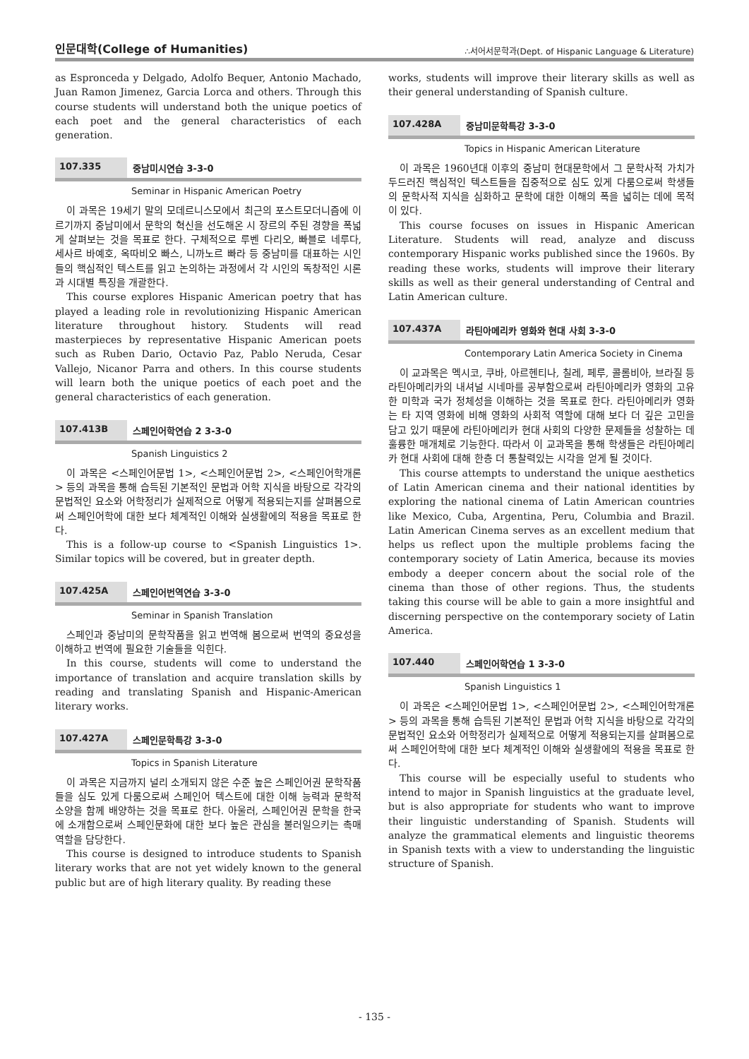인문대학(College of Humanities) ∴서어서문학과(Dept. of Hispanic Language & Literature)
as Espronceda y Delgado, Adolfo Bequer, Antonio Machado, Juan Ramon Jimenez, Garcia Lorca and others. Through this course students will understand both the unique poetics of each poet and the general characteristics of each generation.
107.335 중남미시연습 3-3-0
Seminar in Hispanic American Poetry
이 과목은 19세기 말의 모데르니스모에서 최근의 포스트모더니즘에 이르기까지 중남미에서 문학의 혁신을 선도해온 시 장르의 주된 경향을 폭넓게 살펴보는 것을 목표로 한다. 구체적으로 루벤 다리오, 빠블로 네루다, 세사르 바예호, 옥따비오 빠스, 니까노르 빠라 등 중남미를 대표하는 시인들의 핵심적인 텍스트를 읽고 논의하는 과정에서 각 시인의 독창적인 시론과 시대별 특징을 개괄한다.
This course explores Hispanic American poetry that has played a leading role in revolutionizing Hispanic American literature throughout history. Students will read masterpieces by representative Hispanic American poets such as Ruben Dario, Octavio Paz, Pablo Neruda, Cesar Vallejo, Nicanor Parra and others. In this course students will learn both the unique poetics of each poet and the general characteristics of each generation.
107.413B 스페인어학연습 2 3-3-0
Spanish Linguistics 2
이 과목은 <스페인어문법 1>, <스페인어문법 2>, <스페인어학개론> 등의 과목을 통해 습득된 기본적인 문법과 어학 지식을 바탕으로 각각의 문법적인 요소와 어학정리가 실제적으로 어떻게 적용되는지를 살펴봄으로써 스페인어학에 대한 보다 체계적인 이해와 실생활에의 적용을 목표로 한다.
This is a follow-up course to <Spanish Linguistics 1>. Similar topics will be covered, but in greater depth.
107.425A 스페인어번역연습 3-3-0
Seminar in Spanish Translation
스페인과 중남미의 문학작품을 읽고 번역해 봄으로써 번역의 중요성을 이해하고 번역에 필요한 기술들을 익힌다.
In this course, students will come to understand the importance of translation and acquire translation skills by reading and translating Spanish and Hispanic-American literary works.
107.427A 스페인문학특강 3-3-0
Topics in Spanish Literature
이 과목은 지금까지 널리 소개되지 않은 수준 높은 스페인어권 문학작품들을 심도 있게 다룸으로써 스페인어 텍스트에 대한 이해 능력과 문학적 소양을 함께 배양하는 것을 목표로 한다. 아울러, 스페인어권 문학을 한국에 소개함으로써 스페인문화에 대한 보다 높은 관심을 불러일으키는 촉매역할을 담당한다.
This course is designed to introduce students to Spanish literary works that are not yet widely known to the general public but are of high literary quality. By reading these
works, students will improve their literary skills as well as their general understanding of Spanish culture.
107.428A 중남미문학특강 3-3-0
Topics in Hispanic American Literature
이 과목은 1960년대 이후의 중남미 현대문학에서 그 문학사적 가치가 두드러진 핵심적인 텍스트들을 집중적으로 심도 있게 다룸으로써 학생들의 문학사적 지식을 심화하고 문학에 대한 이해의 폭을 넓히는 데에 목적이 있다.
This course focuses on issues in Hispanic American Literature. Students will read, analyze and discuss contemporary Hispanic works published since the 1960s. By reading these works, students will improve their literary skills as well as their general understanding of Central and Latin American culture.
107.437A 라틴아메리카 영화와 현대 사회 3-3-0
Contemporary Latin America Society in Cinema
이 교과목은 멕시코, 쿠바, 아르헨티나, 칠레, 페루, 콜롬비아, 브라질 등 라틴아메리카의 내셔널 시네마를 공부함으로써 라틴아메리카 영화의 고유한 미학과 국가 정체성을 이해하는 것을 목표로 한다. 라틴아메리카 영화는 타 지역 영화에 비해 영화의 사회적 역할에 대해 보다 더 깊은 고민을 담고 있기 때문에 라틴아메리카 현대 사회의 다양한 문제들을 성찰하는 데 훌륭한 매개체로 기능한다. 따라서 이 교과목을 통해 학생들은 라틴아메리카 현대 사회에 대해 한층 더 통찰력있는 시각을 얻게 될 것이다.
This course attempts to understand the unique aesthetics of Latin American cinema and their national identities by exploring the national cinema of Latin American countries like Mexico, Cuba, Argentina, Peru, Columbia and Brazil. Latin American Cinema serves as an excellent medium that helps us reflect upon the multiple problems facing the contemporary society of Latin America, because its movies embody a deeper concern about the social role of the cinema than those of other regions. Thus, the students taking this course will be able to gain a more insightful and discerning perspective on the contemporary society of Latin America.
107.440 스페인어학연습 1 3-3-0
Spanish Linguistics 1
이 과목은 <스페인어문법 1>, <스페인어문법 2>, <스페인어학개론> 등의 과목을 통해 습득된 기본적인 문법과 어학 지식을 바탕으로 각각의 문법적인 요소와 어학정리가 실제적으로 어떻게 적용되는지를 살펴봄으로써 스페인어학에 대한 보다 체계적인 이해와 실생활에의 적용을 목표로 한다.
This course will be especially useful to students who intend to major in Spanish linguistics at the graduate level, but is also appropriate for students who want to improve their linguistic understanding of Spanish. Students will analyze the grammatical elements and linguistic theorems in Spanish texts with a view to understanding the linguistic structure of Spanish.
- 135 -